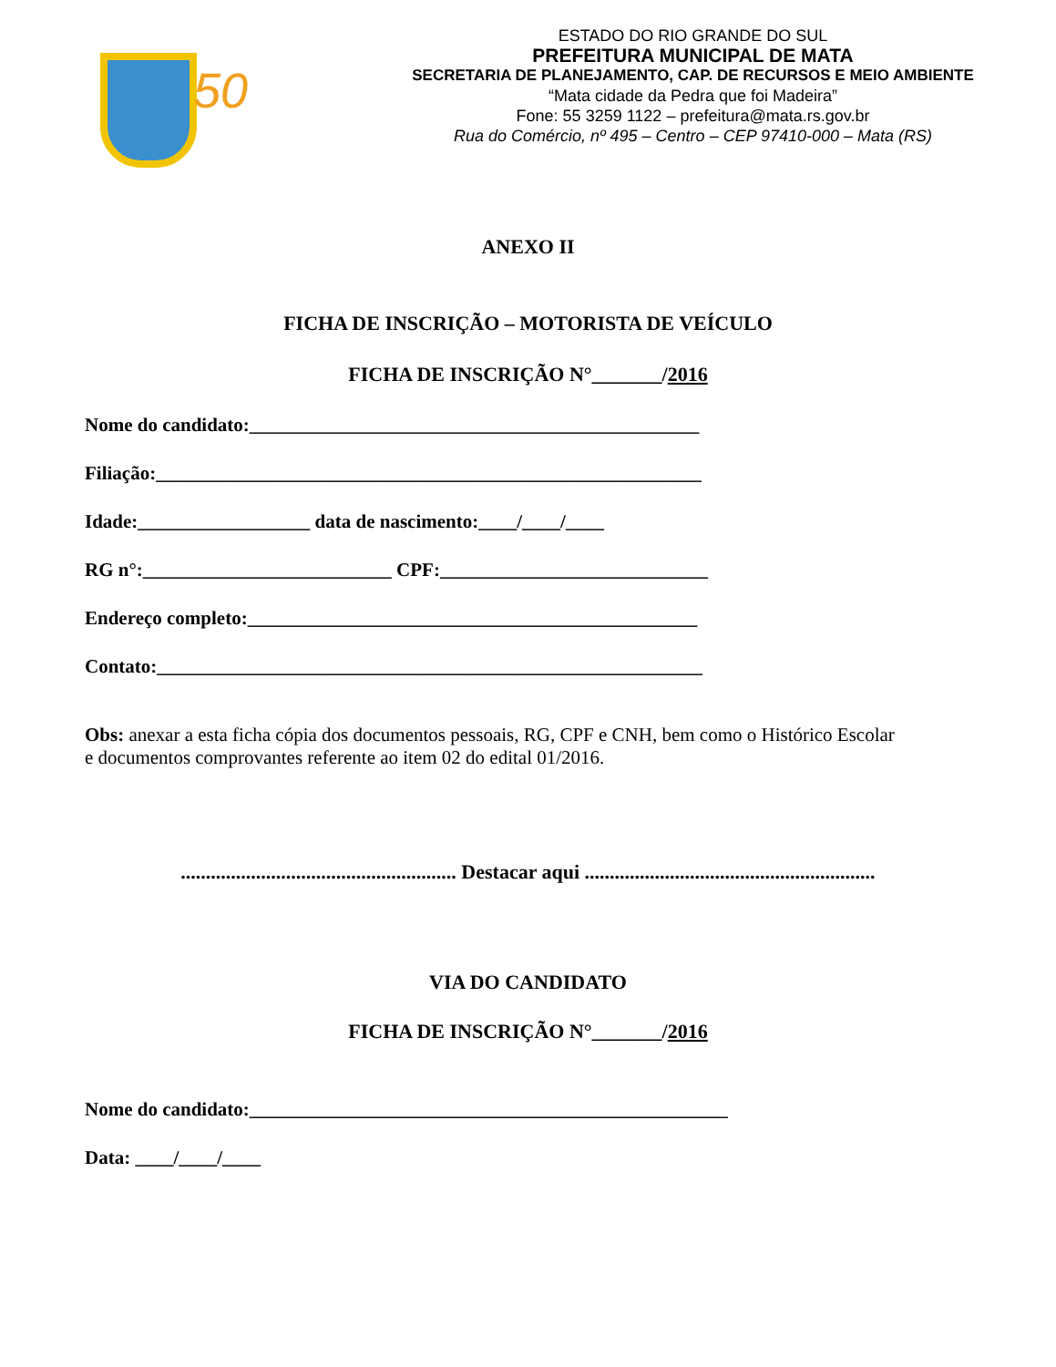50
ESTADO DO RIO GRANDE DO SUL
PREFEITURA MUNICIPAL DE MATA
SECRETARIA DE PLANEJAMENTO, CAP. DE RECURSOS E MEIO AMBIENTE
“Mata cidade da Pedra que foi Madeira”
Fone: 55 3259 1122 – prefeitura@mata.rs.gov.br
Rua do Comércio, nº 495 – Centro – CEP 97410-000 – Mata (RS)
ANEXO II
FICHA DE INSCRIÇÃO – MOTORISTA DE VEÍCULO
FICHA DE INSCRIÇÃO N°_______/2016
Nome do candidato:_______________________________________________
Filiação:_________________________________________________________
Idade:__________________ data de nascimento:____/____/____
RG n°:__________________________ CPF:____________________________
Endereço completo:_______________________________________________
Contato:_________________________________________________________
Obs: anexar a esta ficha cópia dos documentos pessoais, RG, CPF e CNH, bem como o Histórico Escolar e documentos comprovantes referente ao item 02 do edital 01/2016.
....................................................... Destacar aqui ..........................................................
VIA DO CANDIDATO
FICHA DE INSCRIÇÃO N°_______/2016
Nome do candidato:__________________________________________________
Data: ____/____/____